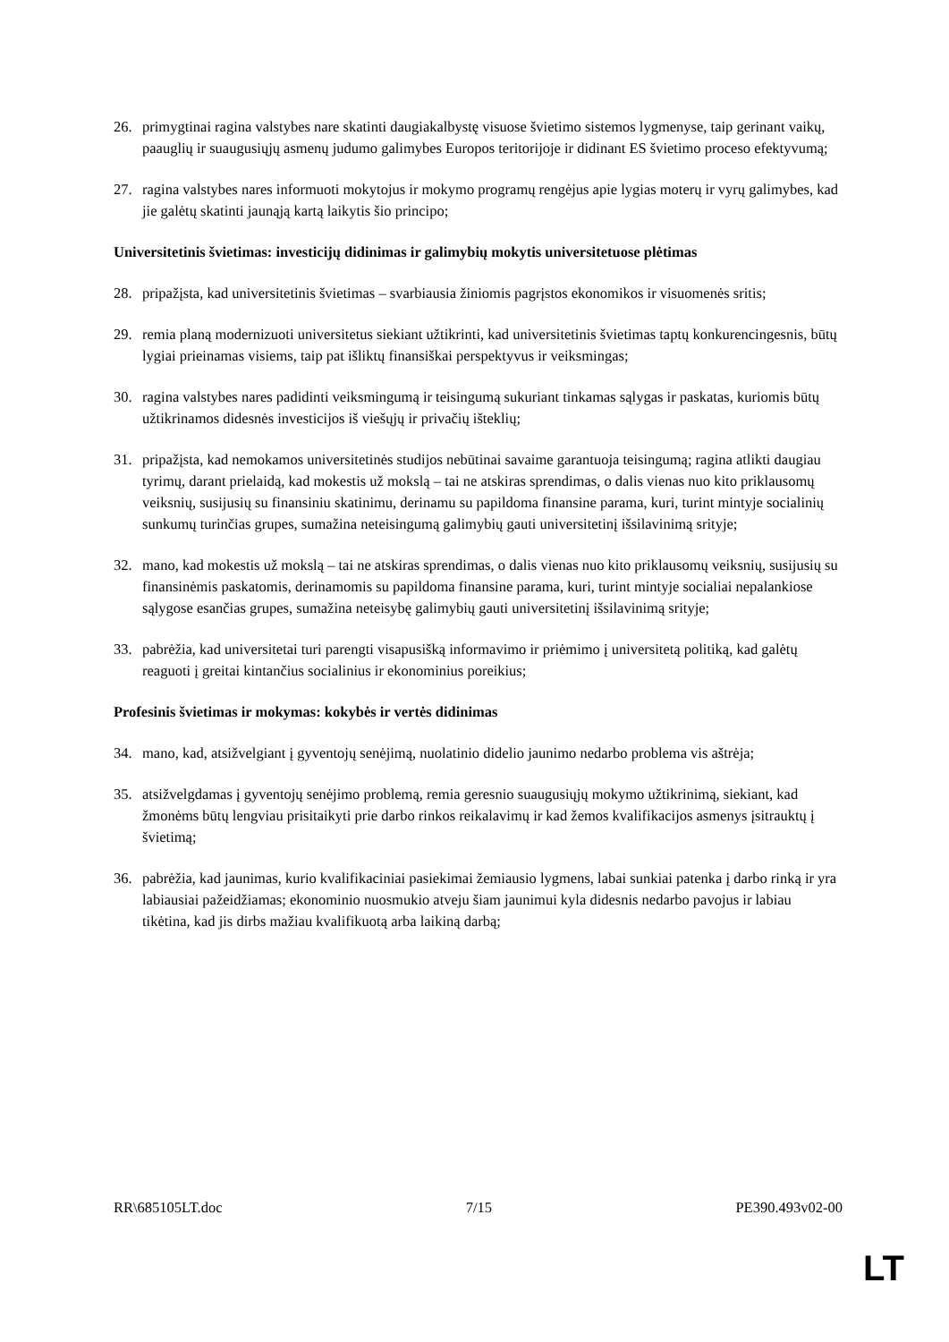26. primygtinai ragina valstybes nare skatinti daugiakalbystę visuose švietimo sistemos lygmenyse, taip gerinant vaikų, paauglių ir suaugusiųjų asmenų judumo galimybes Europos teritorijoje ir didinant ES švietimo proceso efektyvumą;
27. ragina valstybes nares informuoti mokytojus ir mokymo programų rengėjus apie lygias moterų ir vyrų galimybes, kad jie galėtų skatinti jaunąją kartą laikytis šio principo;
Universitetinis švietimas: investicijų didinimas ir galimybių mokytis universitetuose plėtimas
28. pripažįsta, kad universitetinis švietimas – svarbiausia žiniomis pagrįstos ekonomikos ir visuomenės sritis;
29. remia planą modernizuoti universitetus siekiant užtikrinti, kad universitetinis švietimas taptų konkurencingesnis, būtų lygiai prieinamas visiems, taip pat išliktų finansiškai perspektyvus ir veiksmingas;
30. ragina valstybes nares padidinti veiksmingumą ir teisingumą sukuriant tinkamas sąlygas ir paskatas, kuriomis būtų užtikrinamos didesnės investicijos iš viešųjų ir privačių išteklių;
31. pripažįsta, kad nemokamos universitetinės studijos nebūtinai savaime garantuoja teisingumą; ragina atlikti daugiau tyrimų, darant prielaidą, kad mokestis už mokslą – tai ne atskiras sprendimas, o dalis vienas nuo kito priklausomų veiksnių, susijusių su finansiniu skatinimu, derinamu su papildoma finansine parama, kuri, turint mintyje socialinių sunkumų turinčias grupes, sumažina neteisingumą galimybių gauti universitetinį išsilavinimą srityje;
32. mano, kad mokestis už mokslą – tai ne atskiras sprendimas, o dalis vienas nuo kito priklausomų veiksnių, susijusių su finansinėmis paskatomis, derinamomis su papildoma finansine parama, kuri, turint mintyje socialiai nepalankiose sąlygose esančias grupes, sumažina neteisybę galimybių gauti universitetinį išsilavinimą srityje;
33. pabrėžia, kad universitetai turi parengti visapusišką informavimo ir priėmimo į universitetą politiką, kad galėtų reaguoti į greitai kintančius socialinius ir ekonominius poreikius;
Profesinis švietimas ir mokymas: kokybės ir vertės didinimas
34. mano, kad, atsižvelgiant į gyventojų senėjimą, nuolatinio didelio jaunimo nedarbo problema vis aštrėja;
35. atsižvelgdamas į gyventojų senėjimo problemą, remia geresnio suaugusiųjų mokymo užtikrinimą, siekiant, kad žmonėms būtų lengviau prisitaikyti prie darbo rinkos reikalavimų ir kad žemos kvalifikacijos asmenys įsitrauktų į švietimą;
36. pabrėžia, kad jaunimas, kurio kvalifikaciniai pasiekimai žemiausio lygmens, labai sunkiai patenka į darbo rinką ir yra labiausiai pažeidžiamas; ekonominio nuosmukio atveju šiam jaunimui kyla didesnis nedarbo pavojus ir labiau tikėtina, kad jis dirbs mažiau kvalifikuotą arba laikiną darbą;
RR\685105LT.doc 7/15 PE390.493v02-00
LT